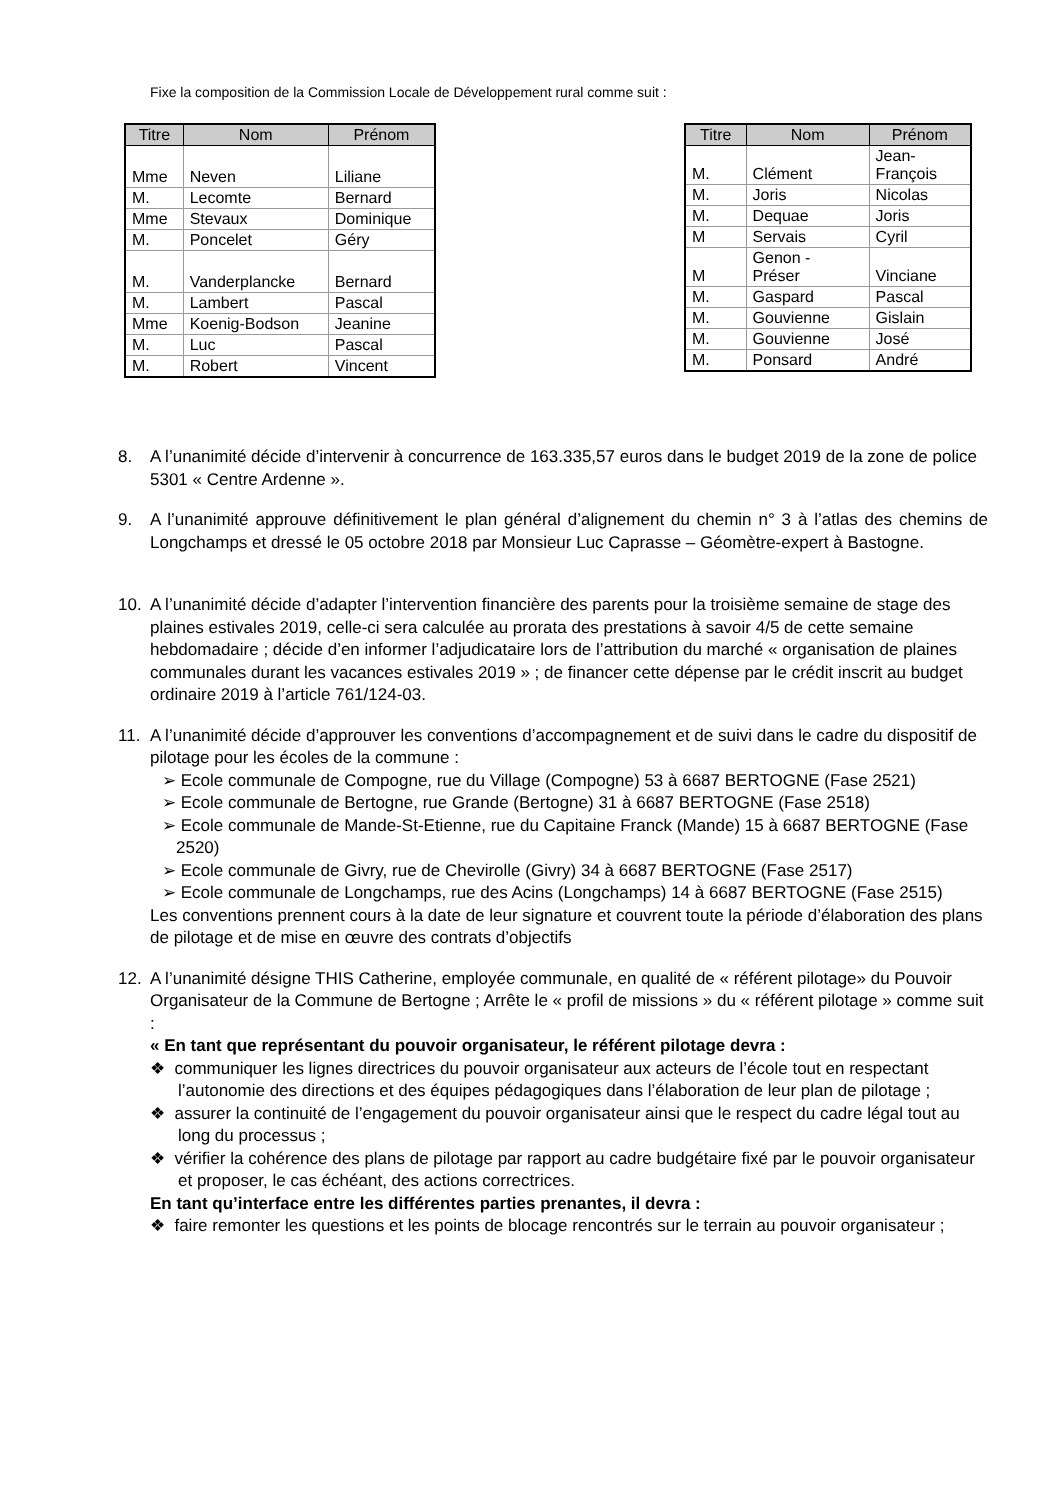Fixe la composition de la Commission Locale de Développement rural comme suit :
| Titre | Nom | Prénom |
| --- | --- | --- |
| Mme | Neven | Liliane |
| M. | Lecomte | Bernard |
| Mme | Stevaux | Dominique |
| M. | Poncelet | Géry |
| M. | Vanderplancke | Bernard |
| M. | Lambert | Pascal |
| Mme | Koenig-Bodson | Jeanine |
| M. | Luc | Pascal |
| M. | Robert | Vincent |
| Titre | Nom | Prénom |
| --- | --- | --- |
| M. | Clément | Jean- François |
| M. | Joris | Nicolas |
| M. | Dequae | Joris |
| M | Servais | Cyril |
| M | Genon - Préser | Vinciane |
| M. | Gaspard | Pascal |
| M. | Gouvienne | Gislain |
| M. | Gouvienne | José |
| M. | Ponsard | André |
8. A l’unanimité décide d’intervenir à concurrence de 163.335,57 euros dans le budget 2019 de la zone de police 5301 « Centre Ardenne ».
9. A l’unanimité approuve définitivement le plan général d’alignement du chemin n° 3 à l’atlas des chemins de Longchamps et dressé le 05 octobre 2018 par Monsieur Luc Caprasse – Géomètre-expert à Bastogne.
10. A l’unanimité décide d’adapter l’intervention financière des parents pour la troisième semaine de stage des plaines estivales 2019, celle-ci sera calculée au prorata des prestations à savoir 4/5 de cette semaine hebdomadaire ; décide d’en informer l’adjudicataire lors de l’attribution du marché « organisation de plaines communales durant les vacances estivales 2019 » ; de financer cette dépense par le crédit inscrit au budget ordinaire 2019 à l’article 761/124-03.
11. A l’unanimité décide d’approuver les conventions d’accompagnement et de suivi dans le cadre du dispositif de pilotage pour les écoles de la commune :
➢ Ecole communale de Compogne, rue du Village (Compogne) 53 à 6687 BERTOGNE (Fase 2521)
➢ Ecole communale de Bertogne, rue Grande (Bertogne) 31 à 6687 BERTOGNE (Fase 2518)
➢ Ecole communale de Mande-St-Etienne, rue du Capitaine Franck (Mande) 15 à 6687 BERTOGNE (Fase 2520)
➢ Ecole communale de Givry, rue de Chevirolle (Givry) 34 à 6687 BERTOGNE (Fase 2517)
➢ Ecole communale de Longchamps, rue des Acins (Longchamps) 14 à 6687 BERTOGNE (Fase 2515)
Les conventions prennent cours à la date de leur signature et couvrent toute la période d’élaboration des plans de pilotage et de mise en œuvre des contrats d’objectifs
12. A l’unanimité désigne THIS Catherine, employée communale, en qualité de « référent pilotage» du Pouvoir Organisateur de la Commune de Bertogne ; Arrête le « profil de missions » du « référent pilotage » comme suit :
« En tant que représentant du pouvoir organisateur, le référent pilotage devra :
❖ communiquer les lignes directrices du pouvoir organisateur aux acteurs de l’école tout en respectant l’autonomie des directions et des équipes pédagogiques dans l’élaboration de leur plan de pilotage ;
❖ assurer la continuité de l’engagement du pouvoir organisateur ainsi que le respect du cadre légal tout au long du processus ;
❖ vérifier la cohérence des plans de pilotage par rapport au cadre budgétaire fixé par le pouvoir organisateur et proposer, le cas échéant, des actions correctrices.
En tant qu’interface entre les différentes parties prenantes, il devra :
❖ faire remonter les questions et les points de blocage rencontrés sur le terrain au pouvoir organisateur ;